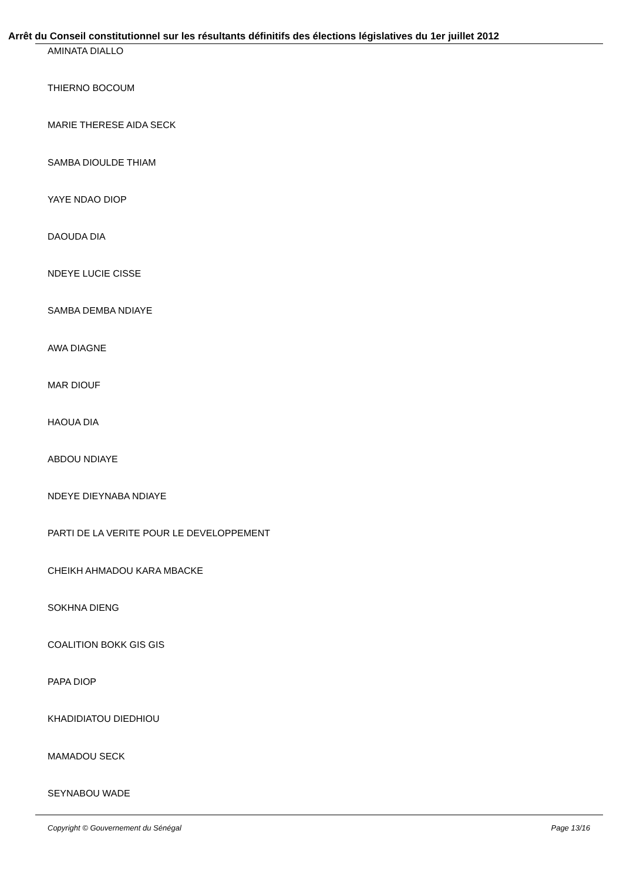Arrêt du Conseil constitutionnel sur les résultants définitifs des élections législatives du 1er juillet 2012
AMINATA DIALLO
THIERNO BOCOUM
MARIE THERESE AIDA SECK
SAMBA DIOULDE THIAM
YAYE NDAO DIOP
DAOUDA DIA
NDEYE LUCIE CISSE
SAMBA DEMBA NDIAYE
AWA DIAGNE
MAR DIOUF
HAOUA DIA
ABDOU NDIAYE
NDEYE DIEYNABA NDIAYE
PARTI DE LA VERITE POUR LE DEVELOPPEMENT
CHEIKH AHMADOU KARA MBACKE
SOKHNA DIENG
COALITION BOKK GIS GIS
PAPA DIOP
KHADIDIATOU DIEDHIOU
MAMADOU SECK
SEYNABOU WADE
Copyright © Gouvernement du Sénégal Page 13/16